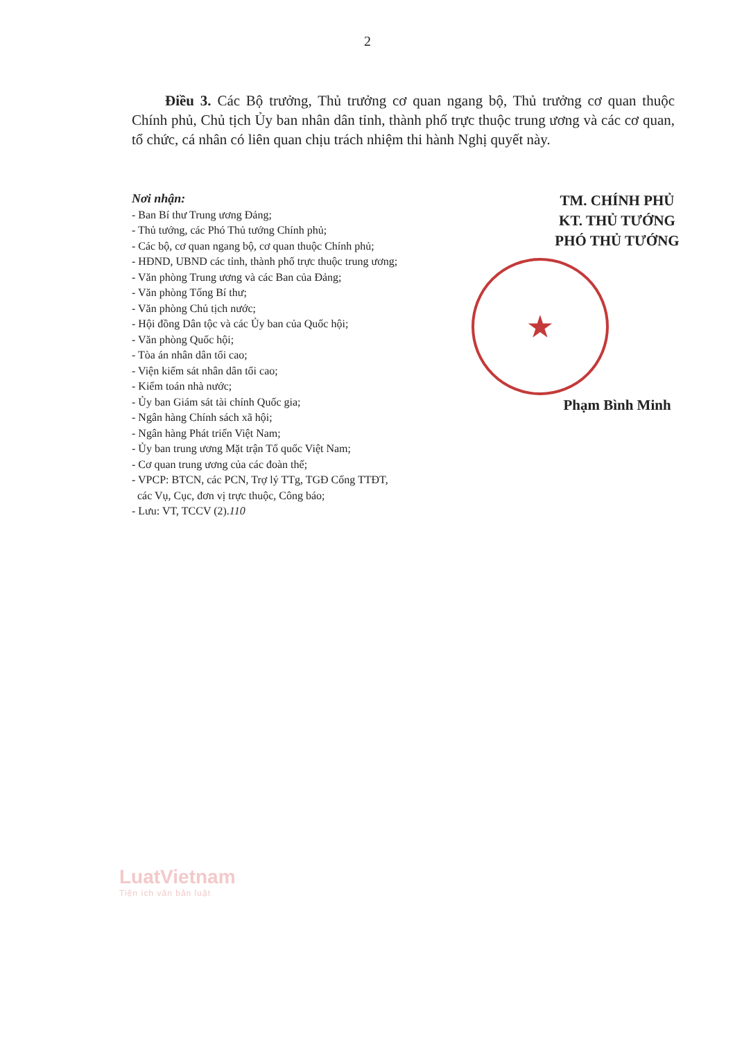2
Điều 3. Các Bộ trưởng, Thủ trưởng cơ quan ngang bộ, Thủ trưởng cơ quan thuộc Chính phủ, Chủ tịch Ủy ban nhân dân tỉnh, thành phố trực thuộc trung ương và các cơ quan, tổ chức, cá nhân có liên quan chịu trách nhiệm thi hành Nghị quyết này.
Nơi nhận:
- Ban Bí thư Trung ương Đảng;
- Thủ tướng, các Phó Thủ tướng Chính phủ;
- Các bộ, cơ quan ngang bộ, cơ quan thuộc Chính phủ;
- HĐND, UBND các tỉnh, thành phố trực thuộc trung ương;
- Văn phòng Trung ương và các Ban của Đảng;
- Văn phòng Tổng Bí thư;
- Văn phòng Chủ tịch nước;
- Hội đồng Dân tộc và các Ủy ban của Quốc hội;
- Văn phòng Quốc hội;
- Tòa án nhân dân tối cao;
- Viện kiểm sát nhân dân tối cao;
- Kiểm toán nhà nước;
- Ủy ban Giám sát tài chính Quốc gia;
- Ngân hàng Chính sách xã hội;
- Ngân hàng Phát triển Việt Nam;
- Ủy ban trung ương Mặt trận Tổ quốc Việt Nam;
- Cơ quan trung ương của các đoàn thể;
- VPCP: BTCN, các PCN, Trợ lý TTg, TGĐ Cổng TTĐT,
các Vụ, Cục, đơn vị trực thuộc, Công báo;
- Lưu: VT, TCCV (2).110
TM. CHÍNH PHỦ
KT. THỦ TƯỚNG
PHÓ THỦ TƯỚNG
★
Phạm Bình Minh
LuatVietnam
Tiện ích văn bản luật